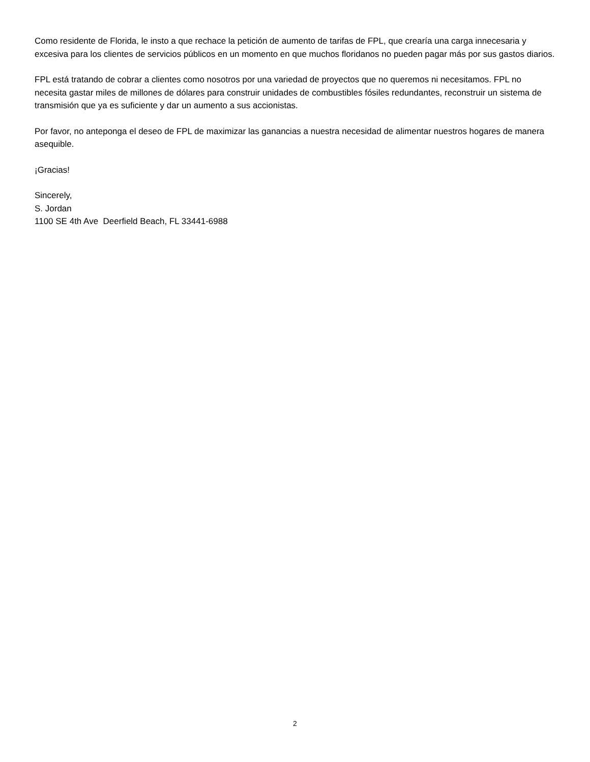Como residente de Florida, le insto a que rechace la petición de aumento de tarifas de FPL, que crearía una carga innecesaria y excesiva para los clientes de servicios públicos en un momento en que muchos floridanos no pueden pagar más por sus gastos diarios.
FPL está tratando de cobrar a clientes como nosotros por una variedad de proyectos que no queremos ni necesitamos. FPL no necesita gastar miles de millones de dólares para construir unidades de combustibles fósiles redundantes, reconstruir un sistema de transmisión que ya es suficiente y dar un aumento a sus accionistas.
Por favor, no anteponga el deseo de FPL de maximizar las ganancias a nuestra necesidad de alimentar nuestros hogares de manera asequible.
¡Gracias!
Sincerely,
S. Jordan
1100 SE 4th Ave Deerfield Beach, FL 33441-6988
2